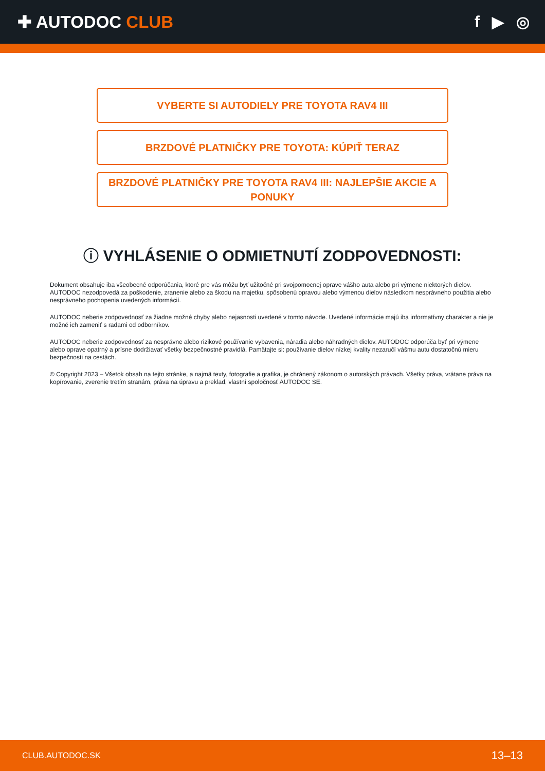✚ AUTODOC CLUB f ▶ ◎
VYBERTE SI AUTODIELY PRE TOYOTA RAV4 III
BRZDOVÉ PLATNIČKY PRE TOYOTA: KÚPIŤ TERAZ
BRZDOVÉ PLATNIČKY PRE TOYOTA RAV4 III: NAJLEPŠIE AKCIE A PONUKY
ⓘ VYHLÁSENIE O ODMIETNUTÍ ZODPOVEDNOSTI:
Dokument obsahuje iba všeobecné odporúčania, ktoré pre vás môžu byť užitočné pri svojpomocnej oprave vášho auta alebo pri výmene niektorých dielov. AUTODOC nezodpovedá za poškodenie, zranenie alebo za škodu na majetku, spôsobenú opravou alebo výmenou dielov následkom nesprávneho použitia alebo nesprávneho pochopenia uvedených informácií.
AUTODOC neberie zodpovednosť za žiadne možné chyby alebo nejasnosti uvedené v tomto návode. Uvedené informácie majú iba informatívny charakter a nie je možné ich zameniť s radami od odborníkov.
AUTODOC neberie zodpovednosť za nesprávne alebo rizikové používanie vybavenia, náradia alebo náhradných dielov. AUTODOC odporúča byť pri výmene alebo oprave opatrný a prísne dodržiavať všetky bezpečnostné pravidlá. Pamätajte si: používanie dielov nízkej kvality nezaručí vášmu autu dostatočnú mieru bezpečnosti na cestách.
© Copyright 2023 – Všetok obsah na tejto stránke, a najmä texty, fotografie a grafika, je chránený zákonom o autorských právach. Všetky práva, vrátane práva na kopírovanie, zverenie tretím stranám, práva na úpravu a preklad, vlastní spoločnosť AUTODOC SE.
CLUB.AUTODOC.SK 13–13